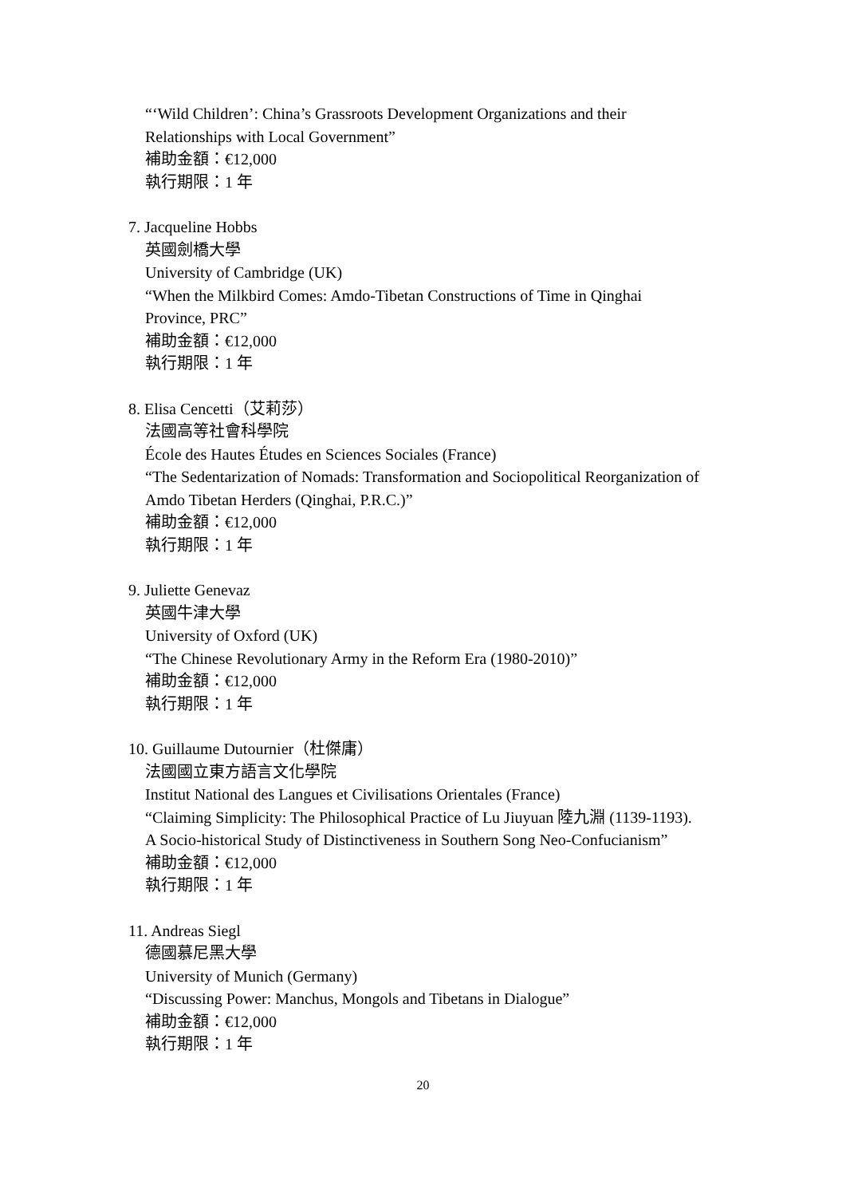“‘Wild Children’: China’s Grassroots Development Organizations and their Relationships with Local Government”
補助金額：€12,000
執行期限：1 年
7. Jacqueline Hobbs
英國劍橋大學
University of Cambridge (UK)
“When the Milkbird Comes: Amdo-Tibetan Constructions of Time in Qinghai Province, PRC”
補助金額：€12,000
執行期限：1 年
8. Elisa Cencetti（艾莉莎）
法國高等社會科學院
École des Hautes Études en Sciences Sociales (France)
“The Sedentarization of Nomads: Transformation and Sociopolitical Reorganization of Amdo Tibetan Herders (Qinghai, P.R.C.)”
補助金額：€12,000
執行期限：1 年
9. Juliette Genevaz
英國牛津大學
University of Oxford (UK)
“The Chinese Revolutionary Army in the Reform Era (1980-2010)”
補助金額：€12,000
執行期限：1 年
10. Guillaume Dutournier（杜傑庸）
法國國立東方語言文化學院
Institut National des Langues et Civilisations Orientales (France)
“Claiming Simplicity: The Philosophical Practice of Lu Jiuyuan 陸九淵 (1139-1193). A Socio-historical Study of Distinctiveness in Southern Song Neo-Confucianism”
補助金額：€12,000
執行期限：1 年
11. Andreas Siegl
德國慕尼黑大學
University of Munich (Germany)
“Discussing Power: Manchus, Mongols and Tibetans in Dialogue”
補助金額：€12,000
執行期限：1 年
20